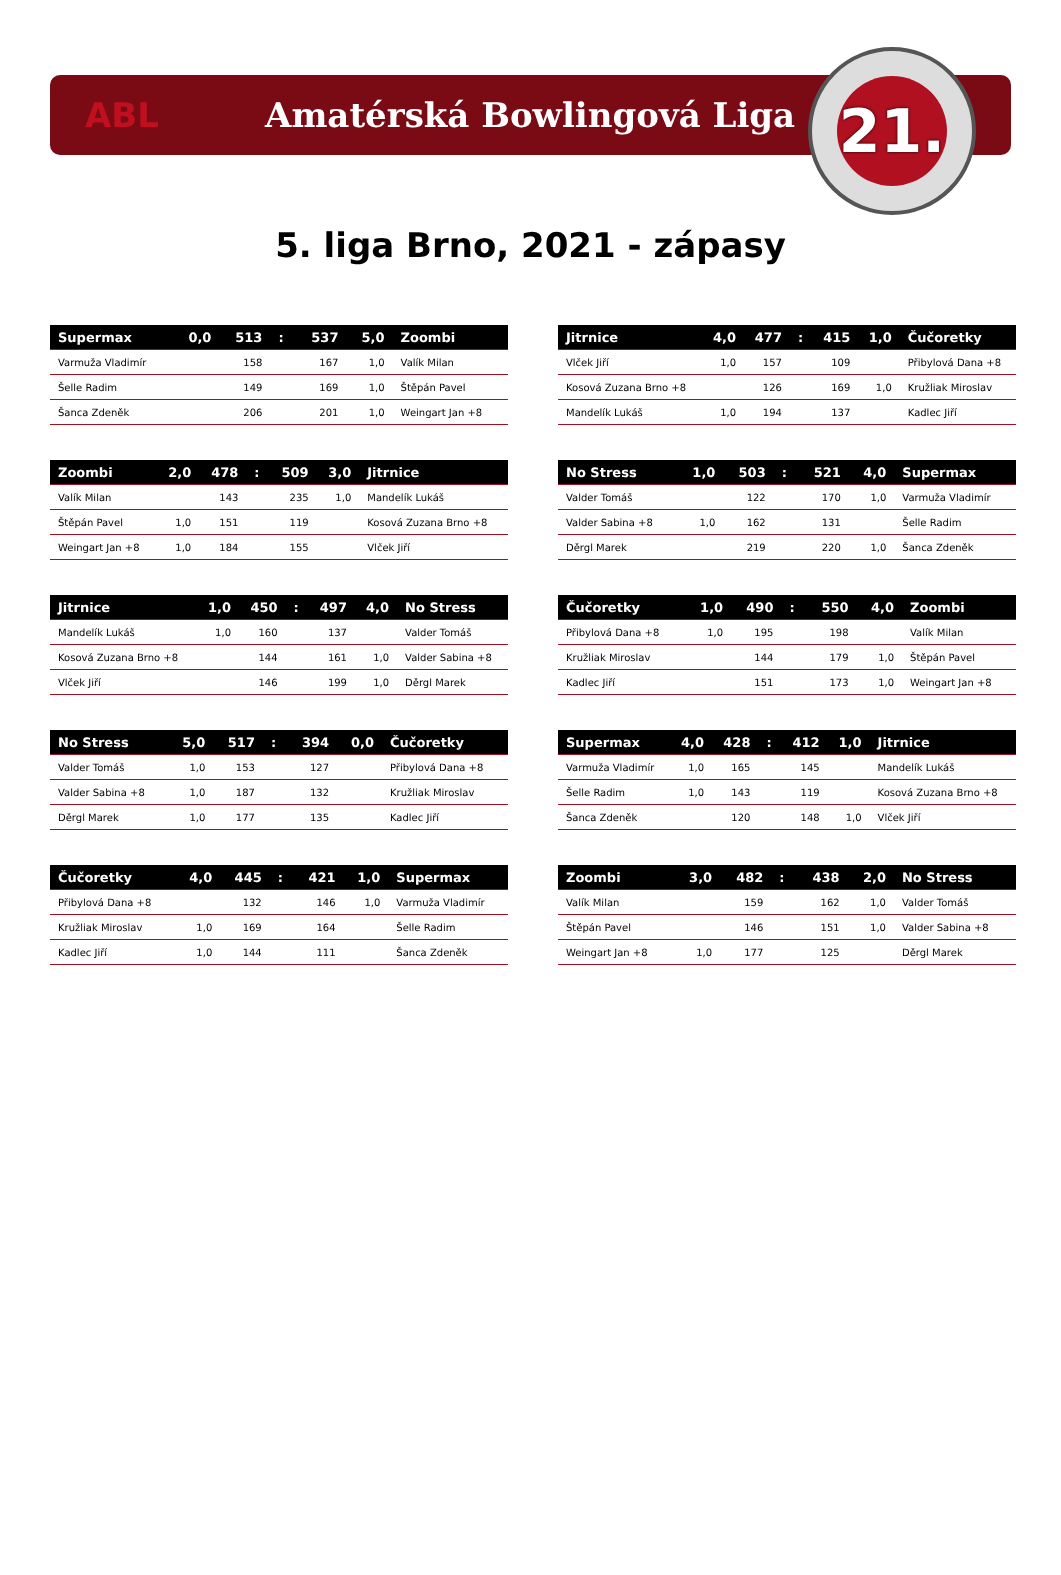ABL Amatérská Bowlingová Liga
21.
5. liga Brno, 2021 - zápasy
| Supermax | 0,0 | 513 | : | 537 | 5,0 | Zoombi |
| --- | --- | --- | --- | --- | --- | --- |
| Varmuža Vladimír | | 158 | | 167 | 1,0 | Valík Milan |
| Šelle Radim | | 149 | | 169 | 1,0 | Štěpán Pavel |
| Šanca Zdeněk | | 206 | | 201 | 1,0 | Weingart Jan +8 |
| Zoombi | 2,0 | 478 | : | 509 | 3,0 | Jitrnice |
| --- | --- | --- | --- | --- | --- | --- |
| Valík Milan | | 143 | | 235 | 1,0 | Mandelík Lukáš |
| Štěpán Pavel | 1,0 | 151 | | 119 | | Kosová Zuzana Brno +8 |
| Weingart Jan +8 | 1,0 | 184 | | 155 | | Vlček Jiří |
| Jitrnice | 1,0 | 450 | : | 497 | 4,0 | No Stress |
| --- | --- | --- | --- | --- | --- | --- |
| Mandelík Lukáš | 1,0 | 160 | | 137 | | Valder Tomáš |
| Kosová Zuzana Brno +8 | | 144 | | 161 | 1,0 | Valder Sabina +8 |
| Vlček Jiří | | 146 | | 199 | 1,0 | Děrgl Marek |
| No Stress | 5,0 | 517 | : | 394 | 0,0 | Čučoretky |
| --- | --- | --- | --- | --- | --- | --- |
| Valder Tomáš | 1,0 | 153 | | 127 | | Přibylová Dana +8 |
| Valder Sabina +8 | 1,0 | 187 | | 132 | | Kružliak Miroslav |
| Děrgl Marek | 1,0 | 177 | | 135 | | Kadlec Jiří |
| Čučoretky | 4,0 | 445 | : | 421 | 1,0 | Supermax |
| --- | --- | --- | --- | --- | --- | --- |
| Přibylová Dana +8 | | 132 | | 146 | 1,0 | Varmuža Vladimír |
| Kružliak Miroslav | 1,0 | 169 | | 164 | | Šelle Radim |
| Kadlec Jiří | 1,0 | 144 | | 111 | | Šanca Zdeněk |
| Jitrnice | 4,0 | 477 | : | 415 | 1,0 | Čučoretky |
| --- | --- | --- | --- | --- | --- | --- |
| Vlček Jiří | 1,0 | 157 | | 109 | | Přibylová Dana +8 |
| Kosová Zuzana Brno +8 | | 126 | | 169 | 1,0 | Kružliak Miroslav |
| Mandelík Lukáš | 1,0 | 194 | | 137 | | Kadlec Jiří |
| No Stress | 1,0 | 503 | : | 521 | 4,0 | Supermax |
| --- | --- | --- | --- | --- | --- | --- |
| Valder Tomáš | | 122 | | 170 | 1,0 | Varmuža Vladimír |
| Valder Sabina +8 | 1,0 | 162 | | 131 | | Šelle Radim |
| Děrgl Marek | | 219 | | 220 | 1,0 | Šanca Zdeněk |
| Čučoretky | 1,0 | 490 | : | 550 | 4,0 | Zoombi |
| --- | --- | --- | --- | --- | --- | --- |
| Přibylová Dana +8 | 1,0 | 195 | | 198 | | Valík Milan |
| Kružliak Miroslav | | 144 | | 179 | 1,0 | Štěpán Pavel |
| Kadlec Jiří | | 151 | | 173 | 1,0 | Weingart Jan +8 |
| Supermax | 4,0 | 428 | : | 412 | 1,0 | Jitrnice |
| --- | --- | --- | --- | --- | --- | --- |
| Varmuža Vladimír | 1,0 | 165 | | 145 | | Mandelík Lukáš |
| Šelle Radim | 1,0 | 143 | | 119 | | Kosová Zuzana Brno +8 |
| Šanca Zdeněk | | 120 | | 148 | 1,0 | Vlček Jiří |
| Zoombi | 3,0 | 482 | : | 438 | 2,0 | No Stress |
| --- | --- | --- | --- | --- | --- | --- |
| Valík Milan | | 159 | | 162 | 1,0 | Valder Tomáš |
| Štěpán Pavel | | 146 | | 151 | 1,0 | Valder Sabina +8 |
| Weingart Jan +8 | 1,0 | 177 | | 125 | | Děrgl Marek |